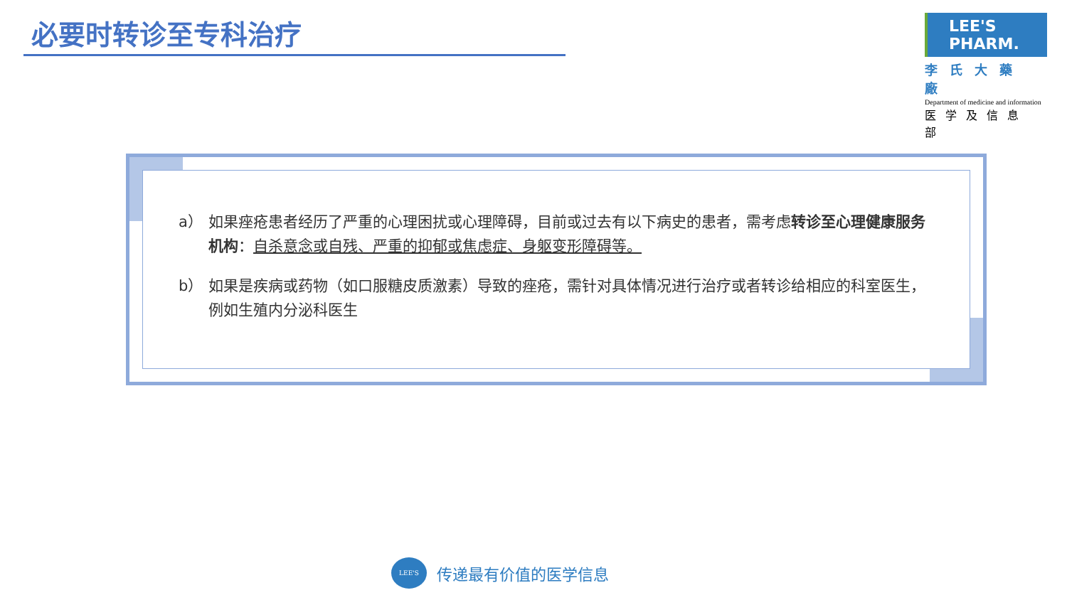必要时转诊至专科治疗
LEE'S PHARM.
李氏大藥廠
Department of medicine and information
医学及信息部
a） 如果痤疮患者经历了严重的心理困扰或心理障碍，目前或过去有以下病史的患者，需考虑转诊至心理健康服务机构：自杀意念或自残、严重的抑郁或焦虑症、身躯变形障碍等。
b） 如果是疾病或药物（如口服糖皮质激素）导致的痤疮，需针对具体情况进行治疗或者转诊给相应的科室医生，例如生殖内分泌科医生
LEE'S
传递最有价值的医学信息